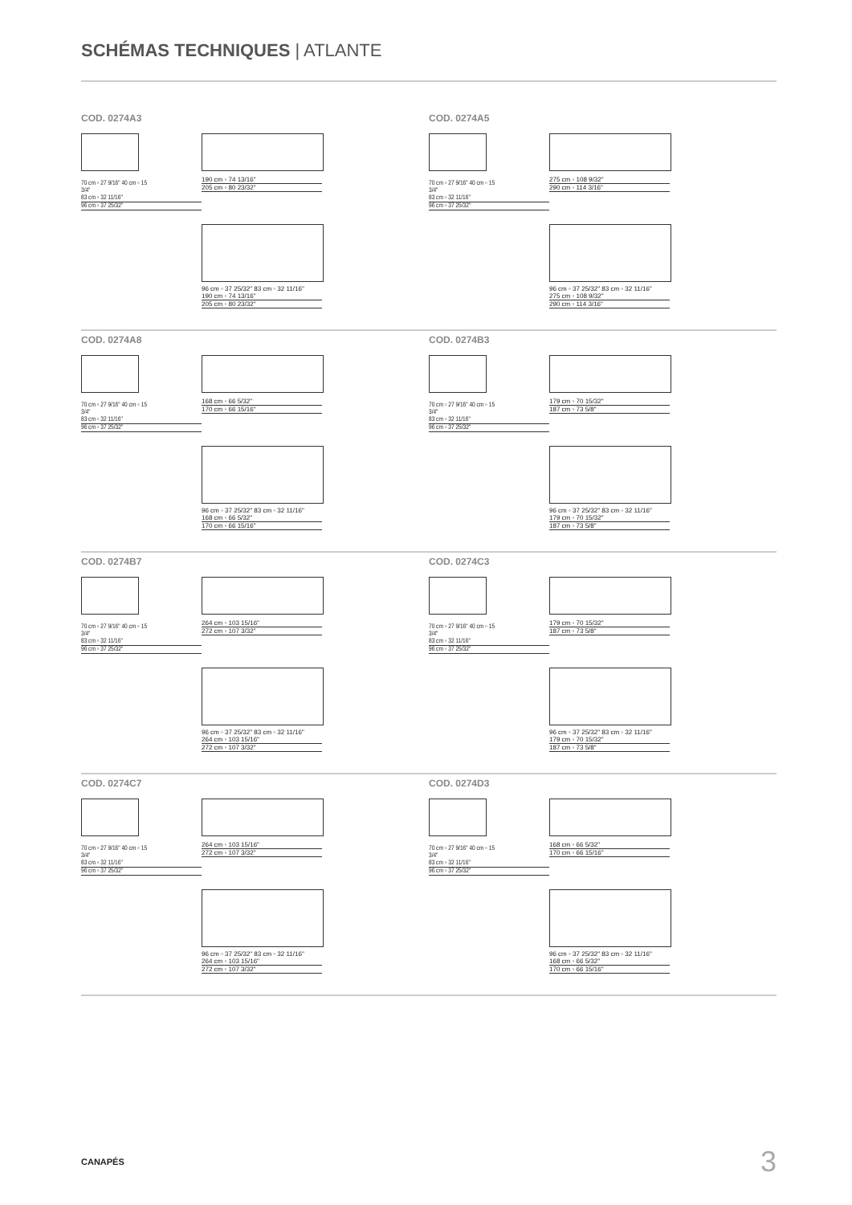SCHÉMAS TECHNIQUES | ATLANTE
COD. 0274A3
70 cm ◦ 27 9/16" 40 cm ◦ 15 3/4"
83 cm ◦ 32 11/16"
96 cm ◦ 37 25/32"
190 cm ◦ 74 13/16"
205 cm ◦ 80 23/32"
96 cm ◦ 37 25/32" 83 cm ◦ 32 11/16"
190 cm ◦ 74 13/16"
205 cm ◦ 80 23/32"
COD. 0274A5
70 cm ◦ 27 9/16" 40 cm ◦ 15 3/4"
83 cm ◦ 32 11/16"
96 cm ◦ 37 25/32"
275 cm ◦ 108 9/32"
290 cm ◦ 114 3/16"
96 cm ◦ 37 25/32" 83 cm ◦ 32 11/16"
275 cm ◦ 108 9/32"
290 cm ◦ 114 3/16"
COD. 0274A8
70 cm ◦ 27 9/16" 40 cm ◦ 15 3/4"
83 cm ◦ 32 11/16"
96 cm ◦ 37 25/32"
168 cm ◦ 66 5/32"
170 cm ◦ 66 15/16"
96 cm ◦ 37 25/32" 83 cm ◦ 32 11/16"
168 cm ◦ 66 5/32"
170 cm ◦ 66 15/16"
COD. 0274B3
70 cm ◦ 27 9/16" 40 cm ◦ 15 3/4"
83 cm ◦ 32 11/16"
96 cm ◦ 37 25/32"
179 cm ◦ 70 15/32"
187 cm ◦ 73 5/8"
96 cm ◦ 37 25/32" 83 cm ◦ 32 11/16"
179 cm ◦ 70 15/32"
187 cm ◦ 73 5/8"
COD. 0274B7
70 cm ◦ 27 9/16" 40 cm ◦ 15 3/4"
83 cm ◦ 32 11/16"
96 cm ◦ 37 25/32"
264 cm ◦ 103 15/16"
272 cm ◦ 107 3/32"
96 cm ◦ 37 25/32" 83 cm ◦ 32 11/16"
264 cm ◦ 103 15/16"
272 cm ◦ 107 3/32"
COD. 0274C3
70 cm ◦ 27 9/16" 40 cm ◦ 15 3/4"
83 cm ◦ 32 11/16"
96 cm ◦ 37 25/32"
179 cm ◦ 70 15/32"
187 cm ◦ 73 5/8"
96 cm ◦ 37 25/32" 83 cm ◦ 32 11/16"
179 cm ◦ 70 15/32"
187 cm ◦ 73 5/8"
COD. 0274C7
70 cm ◦ 27 9/16" 40 cm ◦ 15 3/4"
83 cm ◦ 32 11/16"
96 cm ◦ 37 25/32"
264 cm ◦ 103 15/16"
272 cm ◦ 107 3/32"
96 cm ◦ 37 25/32" 83 cm ◦ 32 11/16"
264 cm ◦ 103 15/16"
272 cm ◦ 107 3/32"
COD. 0274D3
70 cm ◦ 27 9/16" 40 cm ◦ 15 3/4"
83 cm ◦ 32 11/16"
96 cm ◦ 37 25/32"
168 cm ◦ 66 5/32"
170 cm ◦ 66 15/16"
96 cm ◦ 37 25/32" 83 cm ◦ 32 11/16"
168 cm ◦ 66 5/32"
170 cm ◦ 66 15/16"
CANAPÉS 3